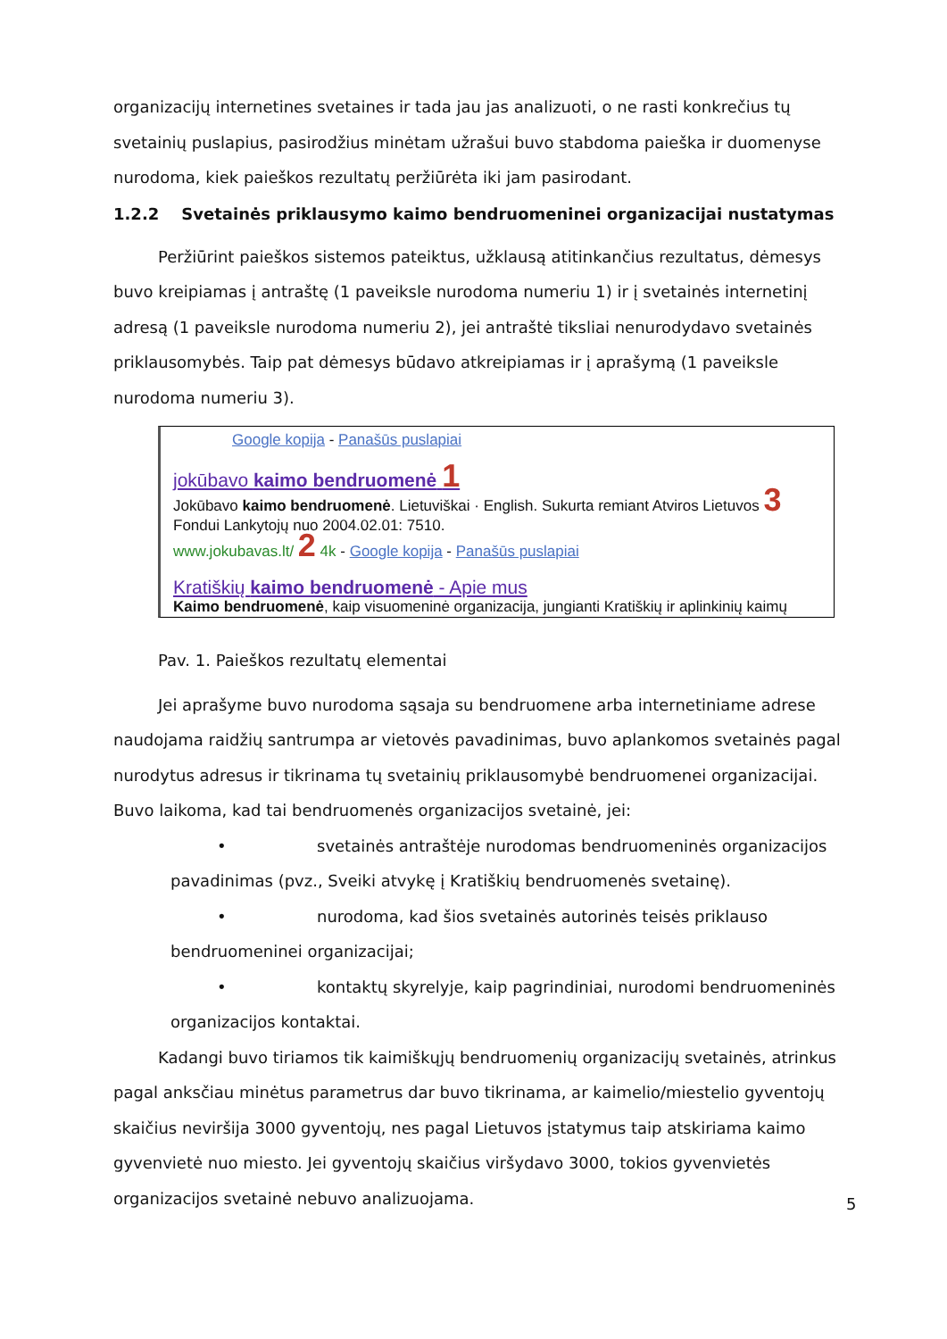organizacijų internetines svetaines ir tada jau jas analizuoti, o ne rasti konkrečius tų svetainių puslapius, pasirodžius minėtam užrašui buvo stabdoma paieška ir duomenyse nurodoma, kiek paieškos rezultatų peržiūrėta iki jam pasirodant.
1.2.2 Svetainės priklausymo kaimo bendruomeninei organizacijai nustatymas
Peržiūrint paieškos sistemos pateiktus, užklausą atitinkančius rezultatus, dėmesys buvo kreipiamas į antraštę (1 paveiksle nurodoma numeriu 1) ir į svetainės internetinį adresą (1 paveiksle nurodoma numeriu 2), jei antraštė tiksliai nenurodydavo svetainės priklausomybės. Taip pat dėmesys būdavo atkreipiamas ir į aprašymą (1 paveiksle nurodoma numeriu 3).
Google kopija - Panašūs puslapiai
jokūbavo kaimo bendruomenė 1
Jokūbavo kaimo bendruomenė. Lietuviškai · English. Sukurta remiant Atviros Lietuvos 3
Fondui Lankytojų nuo 2004.02.01: 7510.
www.jokubavas.lt/ 2 4k - Google kopija - Panašūs puslapiai
Kratiškių kaimo bendruomenė - Apie mus
Kaimo bendruomenė, kaip visuomeninė organizacija, jungianti Kratiškių ir aplinkinių kaimų
Pav. 1. Paieškos rezultatų elementai
Jei aprašyme buvo nurodoma sąsaja su bendruomene arba internetiniame adrese naudojama raidžių santrumpa ar vietovės pavadinimas, buvo aplankomos svetainės pagal nurodytus adresus ir tikrinama tų svetainių priklausomybė bendruomenei organizacijai. Buvo laikoma, kad tai bendruomenės organizacijos svetainė, jei:
• svetainės antraštėje nurodomas bendruomeninės organizacijos pavadinimas (pvz., Sveiki atvykę į Kratiškių bendruomenės svetainę).
• nurodoma, kad šios svetainės autorinės teisės priklauso bendruomeninei organizacijai;
• kontaktų skyrelyje, kaip pagrindiniai, nurodomi bendruomeninės organizacijos kontaktai.
Kadangi buvo tiriamos tik kaimiškųjų bendruomenių organizacijų svetainės, atrinkus pagal anksčiau minėtus parametrus dar buvo tikrinama, ar kaimelio/miestelio gyventojų skaičius neviršija 3000 gyventojų, nes pagal Lietuvos įstatymus taip atskiriama kaimo gyvenvietė nuo miesto. Jei gyventojų skaičius viršydavo 3000, tokios gyvenvietės organizacijos svetainė nebuvo analizuojama.
5